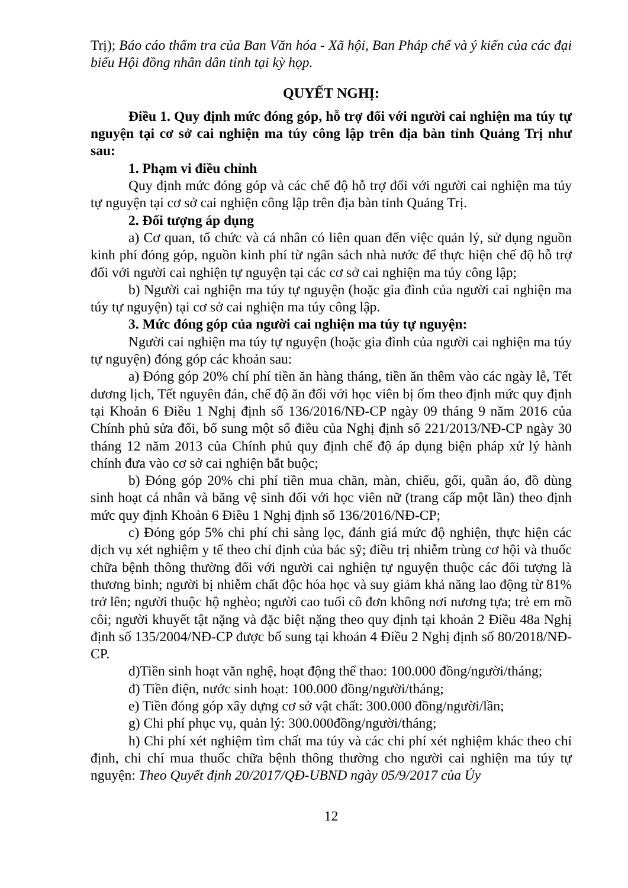Trị); Báo cáo thẩm tra của Ban Văn hóa - Xã hội, Ban Pháp chế và ý kiến của các đại biểu Hội đồng nhân dân tỉnh tại kỳ họp.
QUYẾT NGHỊ:
Điều 1. Quy định mức đóng góp, hỗ trợ đối với người cai nghiện ma túy tự nguyện tại cơ sở cai nghiện ma túy công lập trên địa bàn tỉnh Quảng Trị như sau:
1. Phạm vi điều chỉnh
Quy định mức đóng góp và các chế độ hỗ trợ đối với người cai nghiện ma túy tự nguyện tại cơ sở cai nghiện công lập trên địa bàn tỉnh Quảng Trị.
2. Đối tượng áp dụng
a) Cơ quan, tổ chức và cá nhân có liên quan đến việc quản lý, sử dụng nguồn kinh phí đóng góp, nguồn kinh phí từ ngân sách nhà nước để thực hiện chế độ hỗ trợ đối với người cai nghiện tự nguyện tại các cơ sở cai nghiện ma túy công lập;
b) Người cai nghiện ma túy tự nguyện (hoặc gia đình của người cai nghiện ma túy tự nguyện) tại cơ sở cai nghiện ma túy công lập.
3. Mức đóng góp của người cai nghiện ma túy tự nguyện:
Người cai nghiện ma túy tự nguyện (hoặc gia đình của người cai nghiện ma túy tự nguyện) đóng góp các khoản sau:
a) Đóng góp 20% chí phí tiền ăn hàng tháng, tiền ăn thêm vào các ngày lễ, Tết dương lịch, Tết nguyên đán, chế độ ăn đối với học viên bị ốm theo định mức quy định tại Khoản 6 Điều 1 Nghị định số 136/2016/NĐ-CP ngày 09 tháng 9 năm 2016 của Chính phủ sửa đổi, bổ sung một số điều của Nghị định số 221/2013/NĐ-CP ngày 30 tháng 12 năm 2013 của Chính phủ quy định chế độ áp dụng biện pháp xử lý hành chính đưa vào cơ sở cai nghiện bắt buộc;
b) Đóng góp 20% chi phí tiền mua chăn, màn, chiếu, gối, quần áo, đồ dùng sinh hoạt cá nhân và băng vệ sinh đối với học viên nữ (trang cấp một lần) theo định mức quy định Khoản 6 Điều 1 Nghị định số 136/2016/NĐ-CP;
c) Đóng góp 5% chi phí chi sàng lọc, đánh giá mức độ nghiện, thực hiện các dịch vụ xét nghiệm y tế theo chỉ định của bác sỹ; điều trị nhiễm trùng cơ hội và thuốc chữa bệnh thông thường đối với người cai nghiện tự nguyện thuộc các đối tượng là thương binh; người bị nhiễm chất độc hóa học và suy giảm khả năng lao động từ 81% trở lên; người thuộc hộ nghèo; người cao tuổi cô đơn không nơi nương tựa; trẻ em mồ côi; người khuyết tật nặng và đặc biệt nặng theo quy định tại khoản 2 Điều 48a Nghị định số 135/2004/NĐ-CP được bổ sung tại khoản 4 Điều 2 Nghị định số 80/2018/NĐ-CP.
d)Tiền sinh hoạt văn nghệ, hoạt động thể thao: 100.000 đồng/người/tháng;
đ) Tiền điện, nước sinh hoạt: 100.000 đồng/người/tháng;
e) Tiền đóng góp xây dựng cơ sở vật chất: 300.000 đồng/người/lần;
g) Chi phí phục vụ, quản lý: 300.000đồng/người/tháng;
h) Chi phí xét nghiệm tìm chất ma túy và các chi phí xét nghiệm khác theo chỉ định, chi chí mua thuốc chữa bệnh thông thường cho người cai nghiện ma túy tự nguyện: Theo Quyết định 20/2017/QĐ-UBND ngày 05/9/2017 của Ủy
12